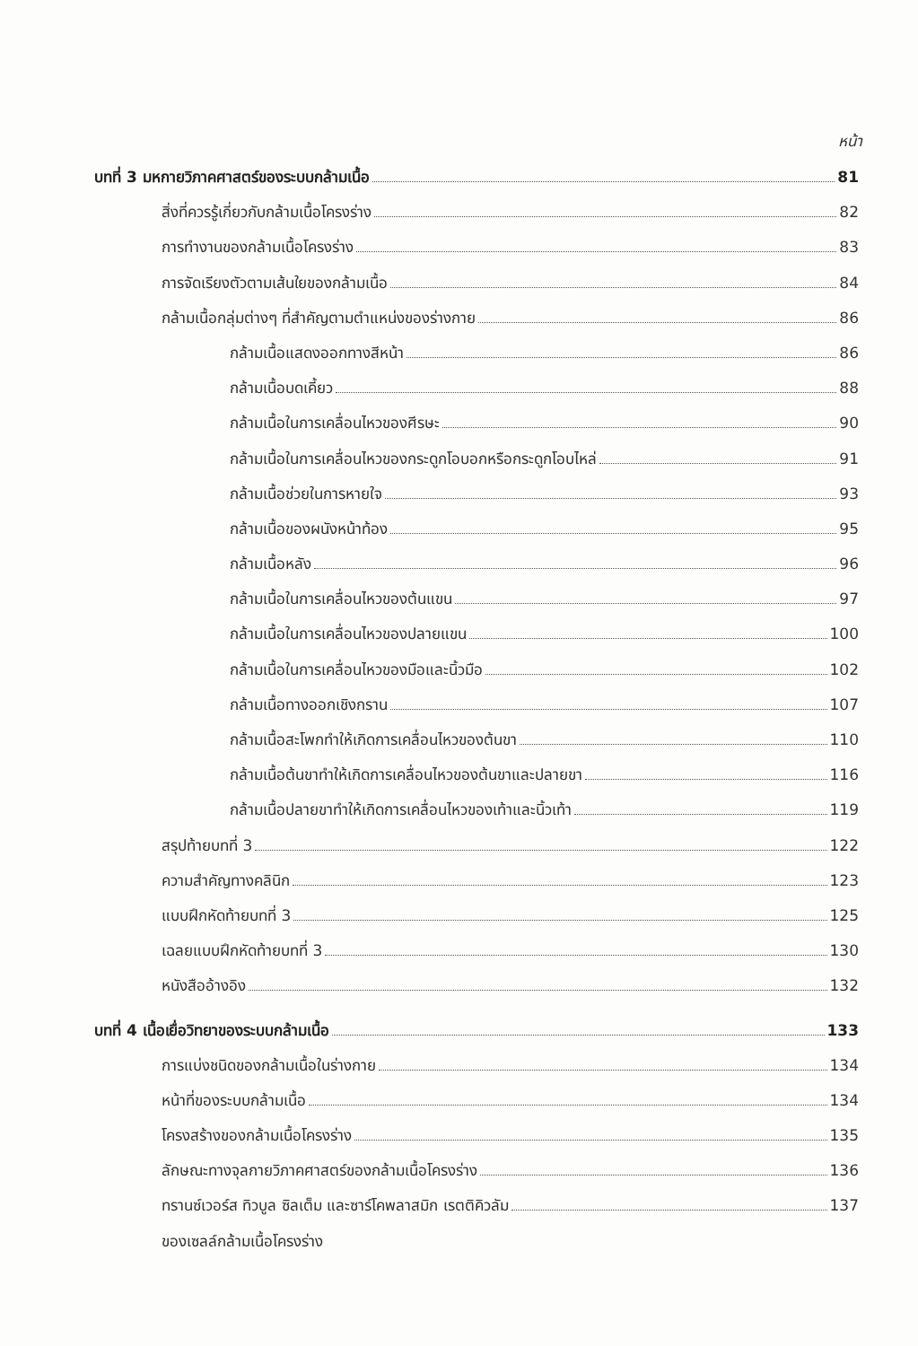หน้า
บทที่ 3 มหกายวิภาคศาสตร์ของระบบกล้ามเนื้อ 81
สิ่งที่ควรรู้เกี่ยวกับกล้ามเนื้อโครงร่าง 82
การทำงานของกล้ามเนื้อโครงร่าง 83
การจัดเรียงตัวตามเส้นใยของกล้ามเนื้อ 84
กล้ามเนื้อกลุ่มต่างๆ ที่สำคัญตามตำแหน่งของร่างกาย 86
กล้ามเนื้อแสดงออกทางสีหน้า 86
กล้ามเนื้อบดเคี้ยว 88
กล้ามเนื้อในการเคลื่อนไหวของศีรษะ 90
กล้ามเนื้อในการเคลื่อนไหวของกระดูกโอบอกหรือกระดูกโอบไหล่ 91
กล้ามเนื้อช่วยในการหายใจ 93
กล้ามเนื้อของผนังหน้าท้อง 95
กล้ามเนื้อหลัง 96
กล้ามเนื้อในการเคลื่อนไหวของต้นแขน 97
กล้ามเนื้อในการเคลื่อนไหวของปลายแขน 100
กล้ามเนื้อในการเคลื่อนไหวของมือและนิ้วมือ 102
กล้ามเนื้อทางออกเชิงกราน 107
กล้ามเนื้อสะโพกทำให้เกิดการเคลื่อนไหวของต้นขา 110
กล้ามเนื้อต้นขาทำให้เกิดการเคลื่อนไหวของต้นขาและปลายขา 116
กล้ามเนื้อปลายขาทำให้เกิดการเคลื่อนไหวของเท้าและนิ้วเท้า 119
สรุปท้ายบทที่ 3 122
ความสำคัญทางคลินิก 123
แบบฝึกหัดท้ายบทที่ 3 125
เฉลยแบบฝึกหัดท้ายบทที่ 3 130
หนังสืออ้างอิง 132
บทที่ 4 เนื้อเยื่อวิทยาของระบบกล้ามเนื้อ 133
การแบ่งชนิดของกล้ามเนื้อในร่างกาย 134
หน้าที่ของระบบกล้ามเนื้อ 134
โครงสร้างของกล้ามเนื้อโครงร่าง 135
ลักษณะทางจุลกายวิภาคศาสตร์ของกล้ามเนื้อโครงร่าง 136
ทรานซ์เวอร์ส ทิวบูล ซิลเต็ม และซาร์โคพลาสมิก เรตติคิวลัม 137
ของเซลล์กล้ามเนื้อโครงร่าง